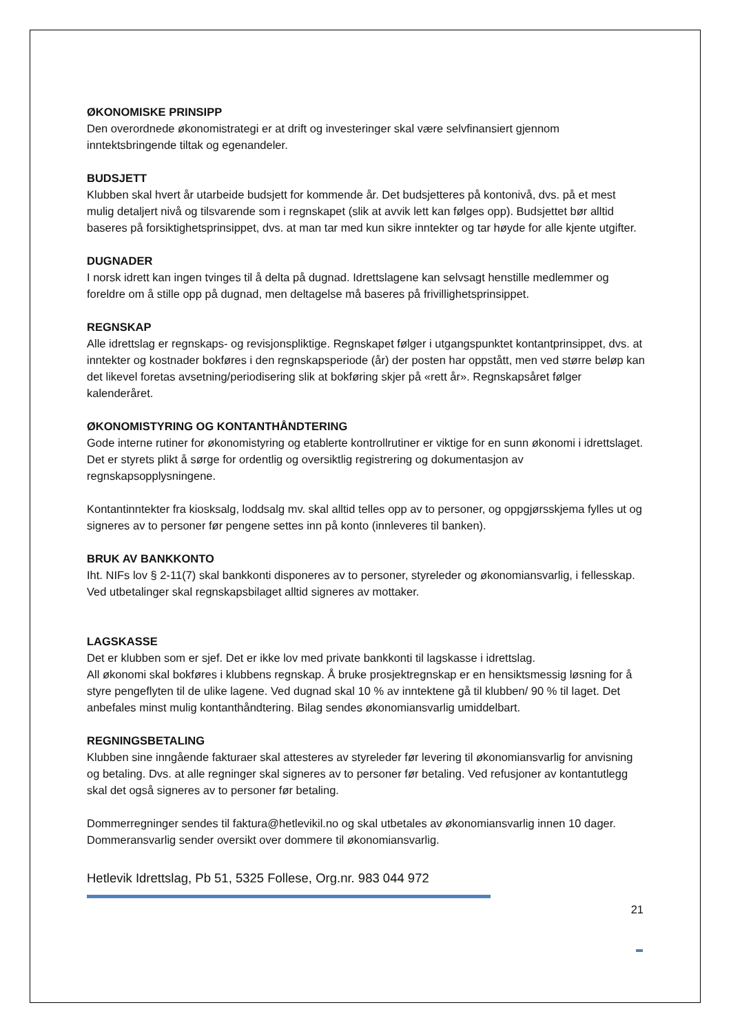ØKONOMISKE PRINSIPP
Den overordnede økonomistrategi er at drift og investeringer skal være selvfinansiert gjennom inntektsbringende tiltak og egenandeler.
BUDSJETT
Klubben skal hvert år utarbeide budsjett for kommende år. Det budsjetteres på kontonivå, dvs. på et mest mulig detaljert nivå og tilsvarende som i regnskapet (slik at avvik lett kan følges opp). Budsjettet bør alltid baseres på forsiktighetsprinsippet, dvs. at man tar med kun sikre inntekter og tar høyde for alle kjente utgifter.
DUGNADER
I norsk idrett kan ingen tvinges til å delta på dugnad. Idrettslagene kan selvsagt henstille medlemmer og foreldre om å stille opp på dugnad, men deltagelse må baseres på frivillighetsprinsippet.
REGNSKAP
Alle idrettslag er regnskaps- og revisjonspliktige. Regnskapet følger i utgangspunktet kontantprinsippet, dvs. at inntekter og kostnader bokføres i den regnskapsperiode (år) der posten har oppstått, men ved større beløp kan det likevel foretas avsetning/periodisering slik at bokføring skjer på «rett år». Regnskapsåret følger kalenderåret.
ØKONOMISTYRING OG KONTANTHÅNDTERING
Gode interne rutiner for økonomistyring og etablerte kontrollrutiner er viktige for en sunn økonomi i idrettslaget. Det er styrets plikt å sørge for ordentlig og oversiktlig registrering og dokumentasjon av regnskapsopplysningene.
Kontantinntekter fra kiosksalg, loddsalg mv. skal alltid telles opp av to personer, og oppgjørsskjema fylles ut og signeres av to personer før pengene settes inn på konto (innleveres til banken).
BRUK AV BANKKONTO
Iht. NIFs lov § 2-11(7) skal bankkonti disponeres av to personer, styreleder og økonomiansvarlig, i fellesskap. Ved utbetalinger skal regnskapsbilaget alltid signeres av mottaker.
LAGSKASSE
Det er klubben som er sjef. Det er ikke lov med private bankkonti til lagskasse i idrettslag.
All økonomi skal bokføres i klubbens regnskap. Å bruke prosjektregnskap er en hensiktsmessig løsning for å styre pengeflyten til de ulike lagene. Ved dugnad skal 10 % av inntektene gå til klubben/ 90 % til laget. Det anbefales minst mulig kontanthåndtering. Bilag sendes økonomiansvarlig umiddelbart.
REGNINGSBETALING
Klubben sine inngående fakturaer skal attesteres av styreleder før levering til økonomiansvarlig for anvisning og betaling. Dvs. at alle regninger skal signeres av to personer før betaling. Ved refusjoner av kontantutlegg skal det også signeres av to personer før betaling.
Dommerregninger sendes til faktura@hetlevikil.no og skal utbetales av økonomiansvarlig innen 10 dager. Dommeransvarlig sender oversikt over dommere til økonomiansvarlig.
Hetlevik Idrettslag, Pb 51, 5325 Follese, Org.nr. 983 044 972
21